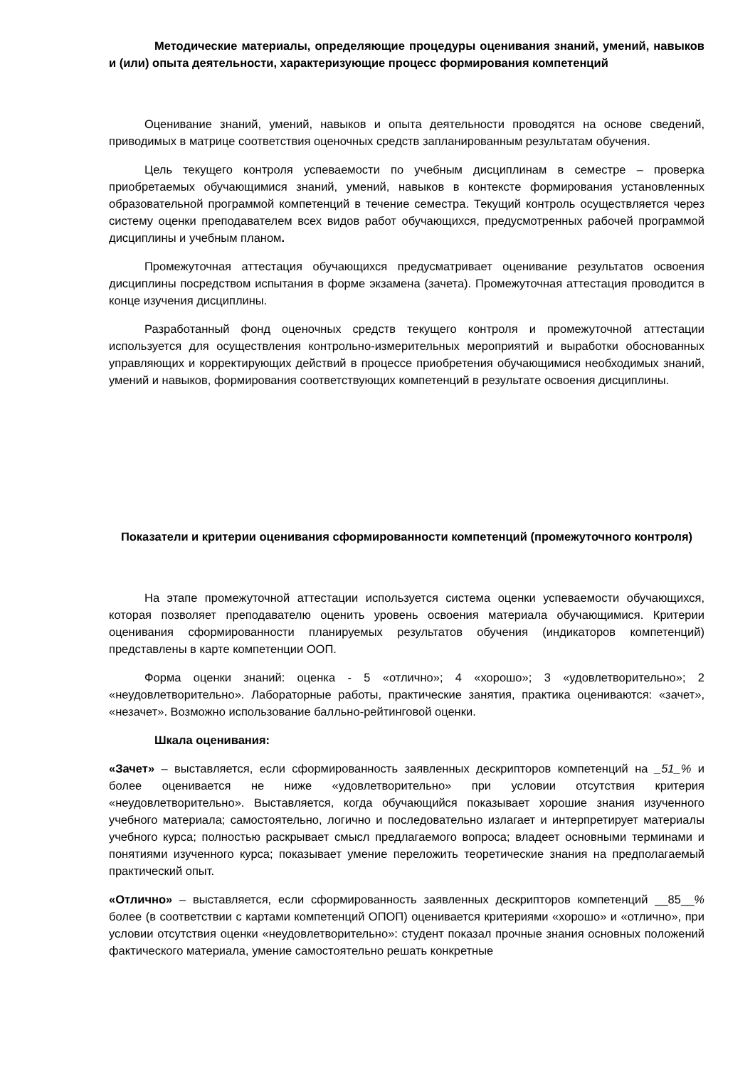Методические материалы, определяющие процедуры оценивания знаний, умений, навыков и (или) опыта деятельности, характеризующие процесс формирования компетенций
Оценивание знаний, умений, навыков и опыта деятельности проводятся на основе сведений, приводимых в матрице соответствия оценочных средств запланированным результатам обучения.
Цель текущего контроля успеваемости по учебным дисциплинам в семестре – проверка приобретаемых обучающимися знаний, умений, навыков в контексте формирования установленных образовательной программой компетенций в течение семестра. Текущий контроль осуществляется через систему оценки преподавателем всех видов работ обучающихся, предусмотренных рабочей программой дисциплины и учебным планом.
Промежуточная аттестация обучающихся предусматривает оценивание результатов освоения дисциплины посредством испытания в форме экзамена (зачета). Промежуточная аттестация проводится в конце изучения дисциплины.
Разработанный фонд оценочных средств текущего контроля и промежуточной аттестации используется для осуществления контрольно-измерительных мероприятий и выработки обоснованных управляющих и корректирующих действий в процессе приобретения обучающимися необходимых знаний, умений и навыков, формирования соответствующих компетенций в результате освоения дисциплины.
Показатели и критерии оценивания сформированности компетенций (промежуточного контроля)
На этапе промежуточной аттестации используется система оценки успеваемости обучающихся, которая позволяет преподавателю оценить уровень освоения материала обучающимися. Критерии оценивания сформированности планируемых результатов обучения (индикаторов компетенций) представлены в карте компетенции ООП.
Форма оценки знаний: оценка - 5 «отлично»; 4 «хорошо»; 3 «удовлетворительно»; 2 «неудовлетворительно». Лабораторные работы, практические занятия, практика оцениваются: «зачет», «незачет». Возможно использование балльно-рейтинговой оценки.
Шкала оценивания:
«Зачет» – выставляется, если сформированность заявленных дескрипторов компетенций на _51_% и более оценивается не ниже «удовлетворительно» при условии отсутствия критерия «неудовлетворительно». Выставляется, когда обучающийся показывает хорошие знания изученного учебного материала; самостоятельно, логично и последовательно излагает и интерпретирует материалы учебного курса; полностью раскрывает смысл предлагаемого вопроса; владеет основными терминами и понятиями изученного курса; показывает умение переложить теоретические знания на предполагаемый практический опыт.
«Отлично» – выставляется, если сформированность заявленных дескрипторов компетенций __85__% более (в соответствии с картами компетенций ОПОП) оценивается критериями «хорошо» и «отлично», при условии отсутствия оценки «неудовлетворительно»: студент показал прочные знания основных положений фактического материала, умение самостоятельно решать конкретные